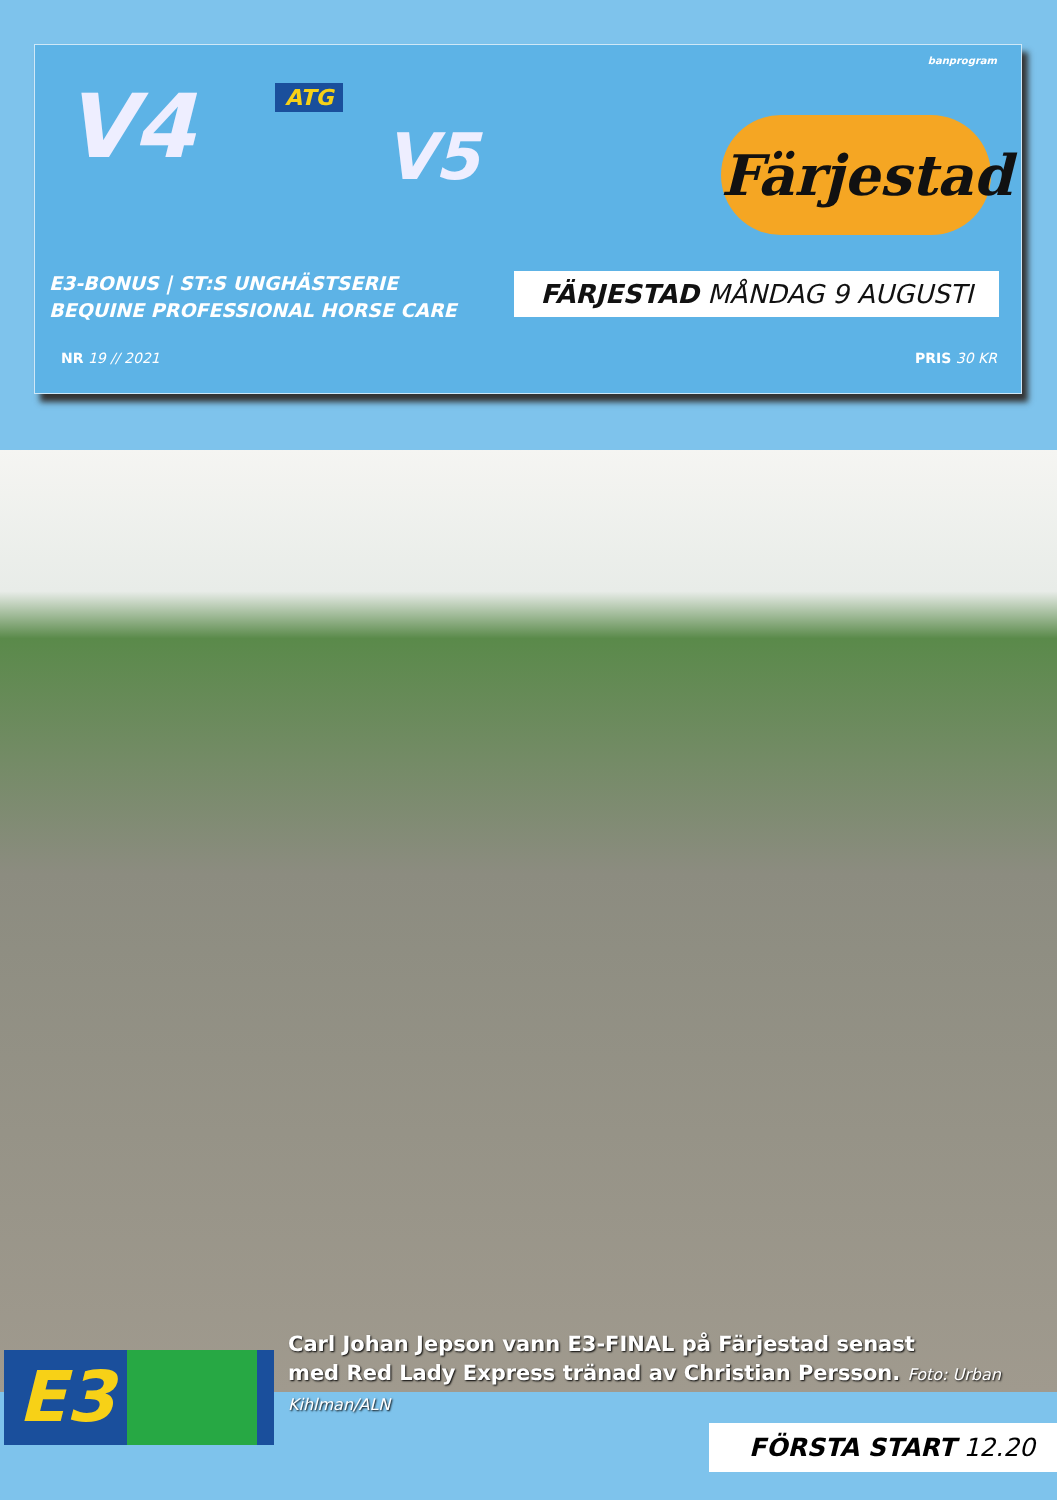banprogram
V4 ATG
V5
Färjestad
E3-BONUS | ST:S UNGHÄSTSERIE
BEQUINE PROFESSIONAL HORSE CARE
FÄRJESTAD MÅNDAG 9 AUGUSTI
NR 19 // 2021 PRIS 30 KR
Carl Johan Jepson vann E3-FINAL på Färjestad senast
med Red Lady Express tränad av Christian Persson. Foto: Urban Kihlman/ALN
E3
FÖRSTA START 12.20